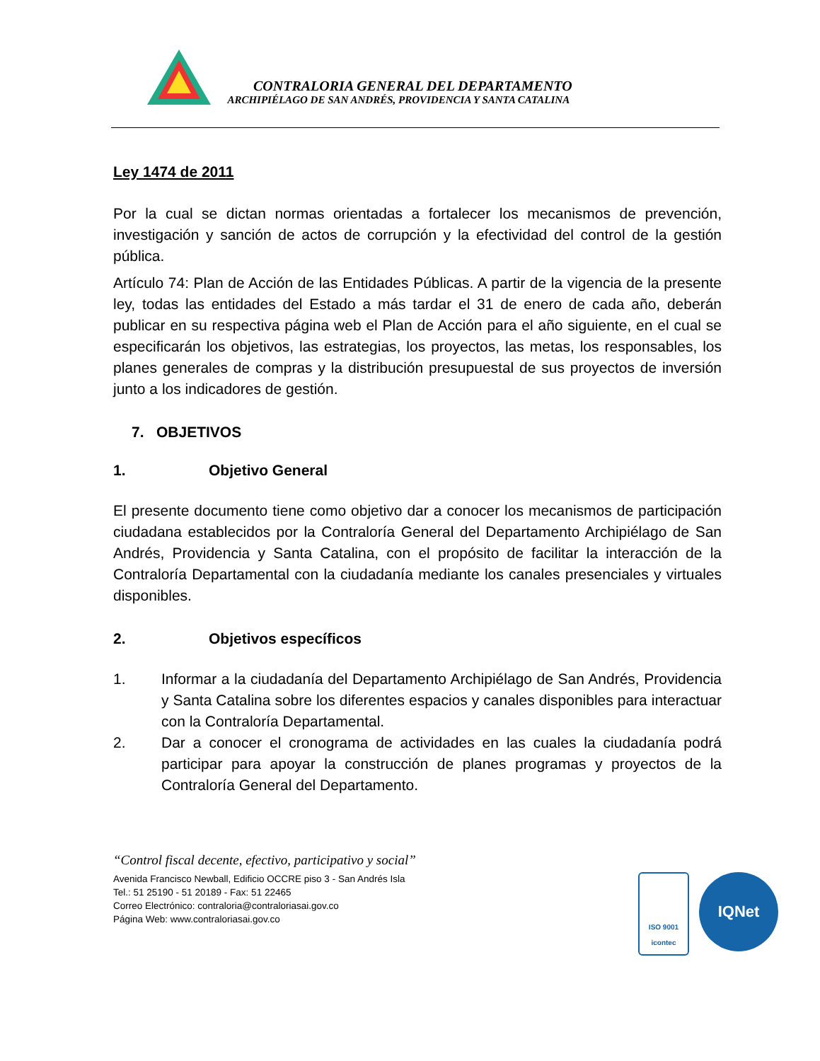CONTRALORIA GENERAL DEL DEPARTAMENTO
ARCHIPIÉLAGO DE SAN ANDRÉS, PROVIDENCIA Y SANTA CATALINA
Ley 1474 de 2011
Por la cual se dictan normas orientadas a fortalecer los mecanismos de prevención, investigación y sanción de actos de corrupción y la efectividad del control de la gestión pública.
Artículo 74: Plan de Acción de las Entidades Públicas. A partir de la vigencia de la presente ley, todas las entidades del Estado a más tardar el 31 de enero de cada año, deberán publicar en su respectiva página web el Plan de Acción para el año siguiente, en el cual se especificarán los objetivos, las estrategias, los proyectos, las metas, los responsables, los planes generales de compras y la distribución presupuestal de sus proyectos de inversión junto a los indicadores de gestión.
7. OBJETIVOS
1. Objetivo General
El presente documento tiene como objetivo dar a conocer los mecanismos de participación ciudadana establecidos por la Contraloría General del Departamento Archipiélago de San Andrés, Providencia y Santa Catalina, con el propósito de facilitar la interacción de la Contraloría Departamental con la ciudadanía mediante los canales presenciales y virtuales disponibles.
2. Objetivos específicos
1. Informar a la ciudadanía del Departamento Archipiélago de San Andrés, Providencia y Santa Catalina sobre los diferentes espacios y canales disponibles para interactuar con la Contraloría Departamental.
2. Dar a conocer el cronograma de actividades en las cuales la ciudadanía podrá participar para apoyar la construcción de planes programas y proyectos de la Contraloría General del Departamento.
“Control fiscal decente, efectivo, participativo y social”
Avenida Francisco Newball, Edificio OCCRE piso 3 - San Andrés Isla
Tel.: 51 25190 - 51 20189 - Fax: 51 22465
Correo Electrónico: contraloria@contraloriasai.gov.co
Página Web: www.contraloriasai.gov.co
ISO 9001
icontec
IQNet